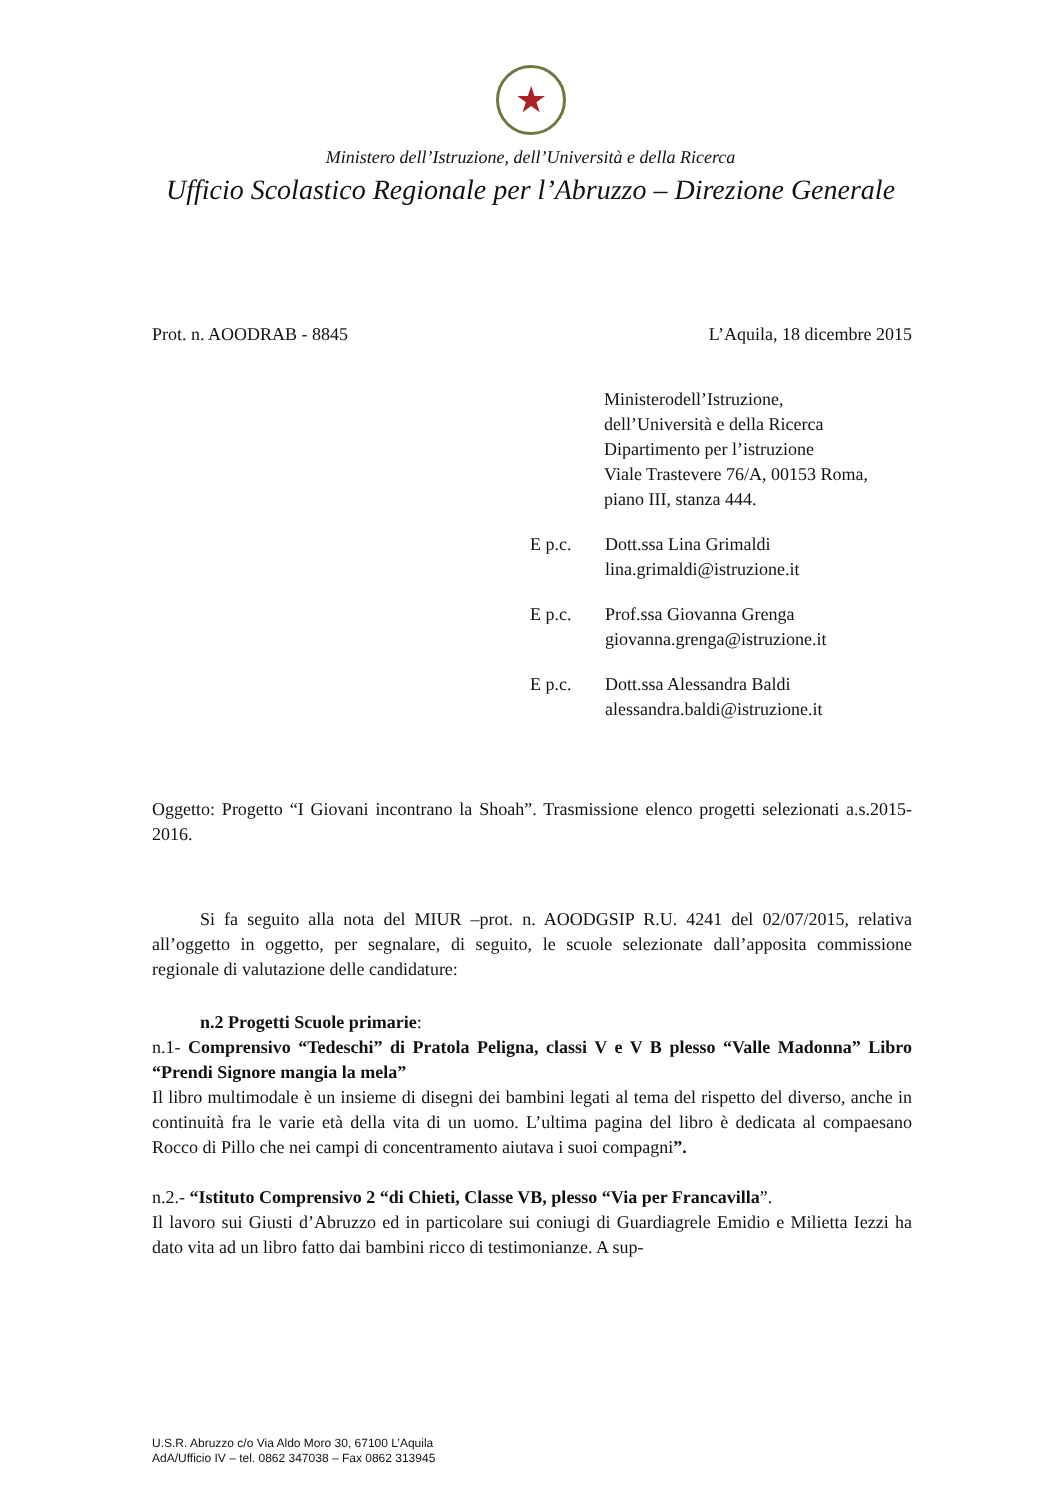★
Ministero dell’Istruzione, dell’Università e della Ricerca
Ufficio Scolastico Regionale per l’Abruzzo – Direzione Generale
Prot. n. AOODRAB - 8845 L’Aquila, 18 dicembre 2015
Ministerodell’Istruzione,
dell’Università e della Ricerca
Dipartimento per l’istruzione
Viale Trastevere 76/A, 00153 Roma,
piano III, stanza 444.
E p.c. Dott.ssa Lina Grimaldi
lina.grimaldi@istruzione.it
E p.c. Prof.ssa Giovanna Grenga
giovanna.grenga@istruzione.it
E p.c. Dott.ssa Alessandra Baldi
alessandra.baldi@istruzione.it
Oggetto: Progetto “I Giovani incontrano la Shoah”. Trasmissione elenco progetti selezionati a.s.2015-2016.
Si fa seguito alla nota del MIUR –prot. n. AOODGSIP R.U. 4241 del 02/07/2015, relativa all’oggetto in oggetto, per segnalare, di seguito, le scuole selezionate dall’apposita commissione regionale di valutazione delle candidature:
n.2 Progetti Scuole primarie:
n.1- Comprensivo “Tedeschi” di Pratola Peligna, classi V e V B plesso “Valle Madonna” Libro “Prendi Signore mangia la mela”
Il libro multimodale è un insieme di disegni dei bambini legati al tema del rispetto del diverso, anche in continuità fra le varie età della vita di un uomo. L’ultima pagina del libro è dedicata al compaesano Rocco di Pillo che nei campi di concentramento aiutava i suoi compagni”.
n.2.- “Istituto Comprensivo 2 “di Chieti, Classe VB, plesso “Via per Francavilla”.
Il lavoro sui Giusti d’Abruzzo ed in particolare sui coniugi di Guardiagrele Emidio e Milietta Iezzi ha dato vita ad un libro fatto dai bambini ricco di testimonianze. A sup-
U.S.R. Abruzzo c/o Via Aldo Moro 30, 67100 L’Aquila
AdA/Ufficio IV – tel. 0862 347038 – Fax 0862 313945